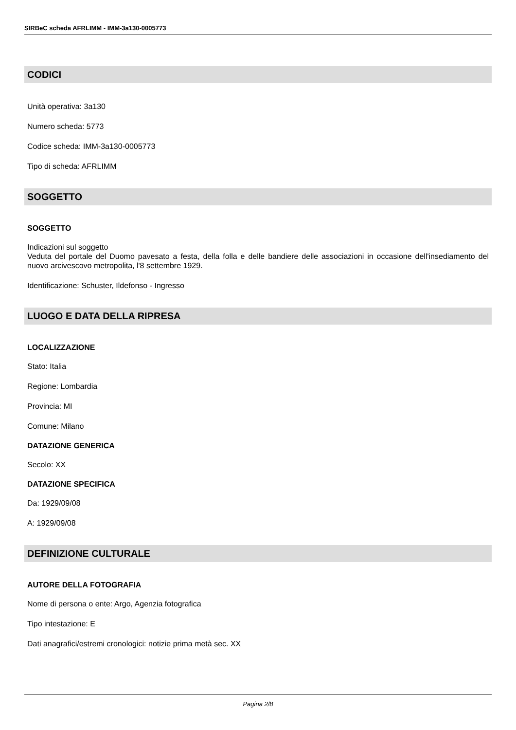SIRBeC scheda AFRLIMM - IMM-3a130-0005773
CODICI
Unità operativa: 3a130
Numero scheda: 5773
Codice scheda: IMM-3a130-0005773
Tipo di scheda: AFRLIMM
SOGGETTO
SOGGETTO
Indicazioni sul soggetto
Veduta del portale del Duomo pavesato a festa, della folla e delle bandiere delle associazioni in occasione dell'insediamento del nuovo arcivescovo metropolita, l'8 settembre 1929.
Identificazione: Schuster, Ildefonso - Ingresso
LUOGO E DATA DELLA RIPRESA
LOCALIZZAZIONE
Stato: Italia
Regione: Lombardia
Provincia: MI
Comune: Milano
DATAZIONE GENERICA
Secolo: XX
DATAZIONE SPECIFICA
Da: 1929/09/08
A: 1929/09/08
DEFINIZIONE CULTURALE
AUTORE DELLA FOTOGRAFIA
Nome di persona o ente: Argo, Agenzia fotografica
Tipo intestazione: E
Dati anagrafici/estremi cronologici: notizie prima metà sec. XX
Pagina 2/8